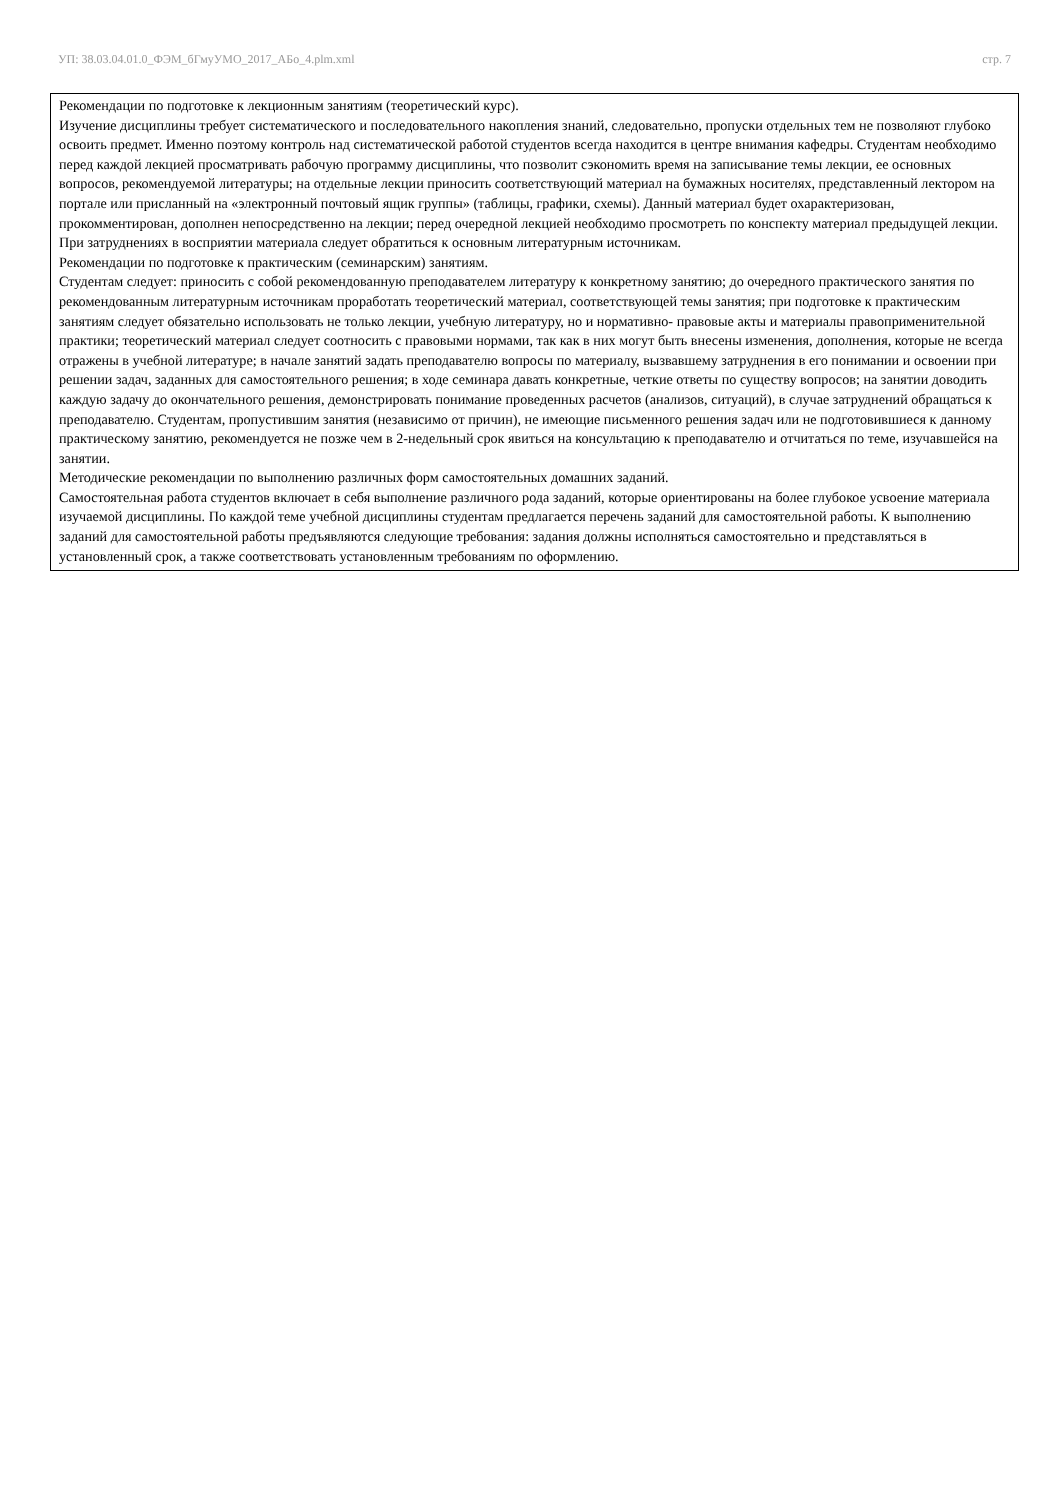УП: 38.03.04.01.0_ФЭМ_бГмуУМО_2017_АБо_4.plm.xml стр. 7
Рекомендации по подготовке к лекционным занятиям (теоретический курс).
Изучение дисциплины требует систематического и последовательного накопления знаний, следовательно, пропуски отдельных тем не позволяют глубоко освоить предмет. Именно поэтому контроль над систематической работой студентов всегда находится в центре внимания кафедры. Студентам необходимо перед каждой лекцией просматривать рабочую программу дисциплины, что позволит сэкономить время на записывание темы лекции, ее основных вопросов, рекомендуемой литературы; на отдельные лекции приносить соответствующий материал на бумажных носителях, представленный лектором на портале или присланный на «электронный почтовый ящик группы» (таблицы, графики, схемы). Данный материал будет охарактеризован, прокомментирован, дополнен непосредственно на лекции; перед очередной лекцией необходимо просмотреть по конспекту материал предыдущей лекции. При затруднениях в восприятии материала следует обратиться к основным литературным источникам.
Рекомендации по подготовке к практическим (семинарским) занятиям.
Студентам следует: приносить с собой рекомендованную преподавателем литературу к конкретному занятию; до очередного практического занятия по рекомендованным литературным источникам проработать теоретический материал, соответствующей темы занятия; при подготовке к практическим занятиям следует обязательно использовать не только лекции, учебную литературу, но и нормативно- правовые акты и материалы правоприменительной практики; теоретический материал следует соотносить с правовыми нормами, так как в них могут быть внесены изменения, дополнения, которые не всегда отражены в учебной литературе; в начале занятий задать преподавателю вопросы по материалу, вызвавшему затруднения в его понимании и освоении при решении задач, заданных для самостоятельного решения; в ходе семинара давать конкретные, четкие ответы по существу вопросов; на занятии доводить каждую задачу до окончательного решения, демонстрировать понимание проведенных расчетов (анализов, ситуаций), в случае затруднений обращаться к преподавателю. Студентам, пропустившим занятия (независимо от причин), не имеющие письменного решения задач или не подготовившиеся к данному практическому занятию, рекомендуется не позже чем в 2-недельный срок явиться на консультацию к преподавателю и отчитаться по теме, изучавшейся на занятии.
Методические рекомендации по выполнению различных форм самостоятельных домашних заданий.
Самостоятельная работа студентов включает в себя выполнение различного рода заданий, которые ориентированы на более глубокое усвоение материала изучаемой дисциплины. По каждой теме учебной дисциплины студентам предлагается перечень заданий для самостоятельной работы. К выполнению заданий для самостоятельной работы предъявляются следующие требования: задания должны исполняться самостоятельно и представляться в установленный срок, а также соответствовать установленным требованиям по оформлению.